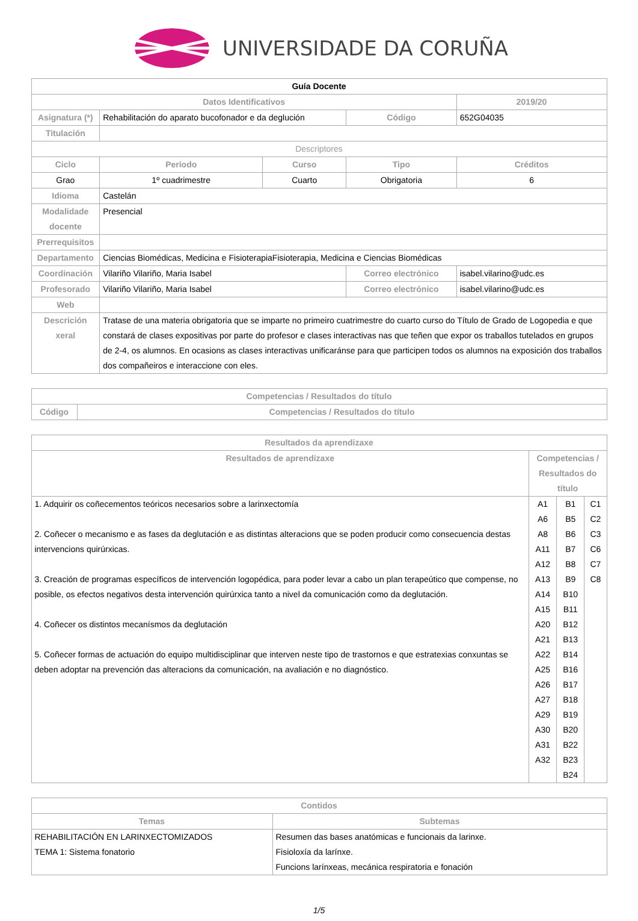UNIVERSIDADE DA CORUÑA
| Guía Docente | | | | | |
| Datos Identificativos | | | | | 2019/20 |
| Asignatura (*) | Rehabilitación do aparato bucofonador e da deglución | | Código | | 652G04035 |
| Titulación | | | | | |
| Descriptores | | | | | |
| Ciclo | Período | Curso | Tipo | | Créditos |
| Grao | 1º cuadrimestre | Cuarto | Obrigatoria | | 6 |
| Idioma | Castelán | | | | |
| Modalidade docente | Presencial | | | | |
| Prerrequisitos | | | | | |
| Departamento | Ciencias Biomédicas, Medicina e FisioterapiaFisioterapia, Medicina e Ciencias Biomédicas | | | | |
| Coordinación | Vilariño Vilariño, Maria Isabel | | Correo electrónico | isabel.vilarino@udc.es | |
| Profesorado | Vilariño Vilariño, Maria Isabel | | Correo electrónico | isabel.vilarino@udc.es | |
| Web | | | | | |
| Descrición xeral | Tratase de una materia obrigatoria que se imparte no primeiro cuatrimestre do cuarto curso do Título de Grado de Logopedia e que constará de clases expositivas por parte do profesor e clases interactivas nas que teñen que expor os traballos tutelados en grupos de 2-4, os alumnos. En ocasions as clases interactivas unificaránse para que participen todos os alumnos na exposición dos traballos dos compañeiros e interaccione con eles. | | | | |
| Competencias / Resultados do título | |
| --- | --- |
| Código | Competencias / Resultados do título |
| Resultados da aprendizaxe | | | |
| --- | --- | --- | --- |
| Resultados de aprendizaxe | Competencias / Resultados do título | | |
| 1. Adquirir os coñecementos teóricos necesarios sobre a larinxectomía 2. Coñecer o mecanismo e as fases da deglutación e as distintas alteracions que se poden producir como consecuencia destas intervencions quirúrxicas. 3. Creación de programas específicos de intervención logopédica, para poder levar a cabo un plan terapeútico que compense, no posible, os efectos negativos desta intervención quirúrxica tanto a nivel da comunicación como da deglutación. 4. Coñecer os distintos mecanísmos da deglutación 5. Coñecer formas de actuación do equipo multidisciplinar que interven neste tipo de trastornos e que estratexias conxuntas se deben adoptar na prevención das alteracions da comunicación, na avaliación e no diagnóstico. | A1 A6 A8 A11 A12 A13 A14 A15 A20 A21 A22 A25 A26 A27 A29 A30 A31 A32 | B1 B5 B6 B7 B8 B9 B10 B11 B12 B13 B14 B16 B17 B18 B19 B20 B22 B23 B24 | C1 C2 C3 C6 C7 C8 |
| Contidos | |
| --- | --- |
| Temas | Subtemas |
| REHABILITACIÓN EN LARINXECTOMIZADOS TEMA 1: Sistema fonatorio | Resumen das bases anatómicas e funcionais da larinxe. Fisioloxía da larínxe. Funcions larínxeas, mecánica respiratoria e fonación |
1/5